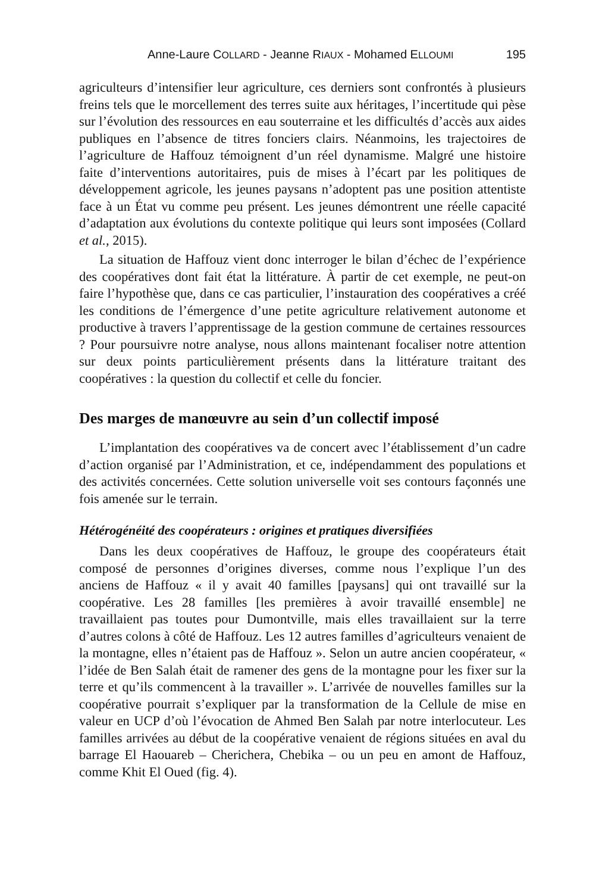Anne-Laure COLLARD - Jeanne RIAUX - Mohamed ELLOUMI 195
agriculteurs d’intensifier leur agriculture, ces derniers sont confrontés à plusieurs freins tels que le morcellement des terres suite aux héritages, l’incertitude qui pèse sur l’évolution des ressources en eau souterraine et les difficultés d’accès aux aides publiques en l’absence de titres fonciers clairs. Néanmoins, les trajectoires de l’agriculture de Haffouz témoignent d’un réel dynamisme. Malgré une histoire faite d’interventions autoritaires, puis de mises à l’écart par les politiques de développement agricole, les jeunes paysans n’adoptent pas une position attentiste face à un État vu comme peu présent. Les jeunes démontrent une réelle capacité d’adaptation aux évolutions du contexte politique qui leurs sont imposées (Collard et al., 2015).
La situation de Haffouz vient donc interroger le bilan d’échec de l’expérience des coopératives dont fait état la littérature. À partir de cet exemple, ne peut-on faire l’hypothèse que, dans ce cas particulier, l’instauration des coopératives a créé les conditions de l’émergence d’une petite agriculture relativement autonome et productive à travers l’apprentissage de la gestion commune de certaines ressources ? Pour poursuivre notre analyse, nous allons maintenant focaliser notre attention sur deux points particulièrement présents dans la littérature traitant des coopératives : la question du collectif et celle du foncier.
Des marges de manœuvre au sein d’un collectif imposé
L’implantation des coopératives va de concert avec l’établissement d’un cadre d’action organisé par l’Administration, et ce, indépendamment des populations et des activités concernées. Cette solution universelle voit ses contours façonnés une fois amenée sur le terrain.
Hétérogénéité des coopérateurs : origines et pratiques diversifiées
Dans les deux coopératives de Haffouz, le groupe des coopérateurs était composé de personnes d’origines diverses, comme nous l’explique l’un des anciens de Haffouz « il y avait 40 familles [paysans] qui ont travaillé sur la coopérative. Les 28 familles [les premières à avoir travaillé ensemble] ne travaillaient pas toutes pour Dumontville, mais elles travaillaient sur la terre d’autres colons à côté de Haffouz. Les 12 autres familles d’agriculteurs venaient de la montagne, elles n’étaient pas de Haffouz ». Selon un autre ancien coopérateur, « l’idée de Ben Salah était de ramener des gens de la montagne pour les fixer sur la terre et qu’ils commencent à la travailler ». L’arrivée de nouvelles familles sur la coopérative pourrait s’expliquer par la transformation de la Cellule de mise en valeur en UCP d’où l’évocation de Ahmed Ben Salah par notre interlocuteur. Les familles arrivées au début de la coopérative venaient de régions situées en aval du barrage El Haouareb – Cherichera, Chebika – ou un peu en amont de Haffouz, comme Khit El Oued (fig. 4).